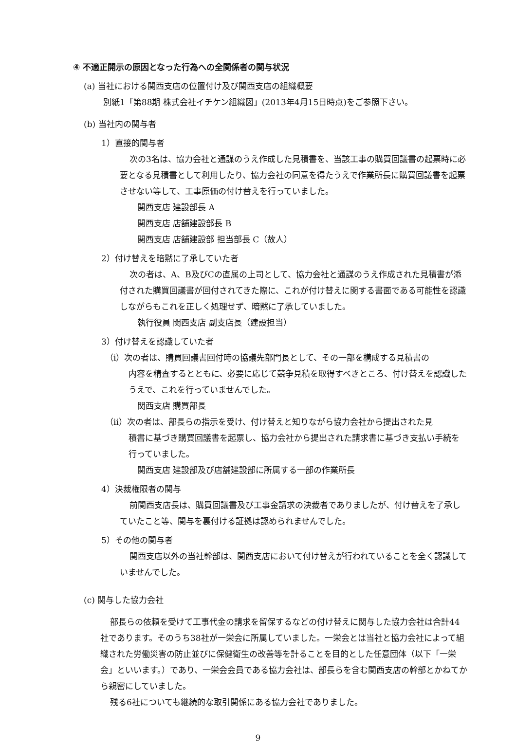④ 不適正開示の原因となった行為への全関係者の関与状況
(a) 当社における関西支店の位置付け及び関西支店の組織概要
別紙1「第88期 株式会社イチケン組織図」(2013年4月15日時点)をご参照下さい。
(b) 当社内の関与者
1）直接的関与者
次の3名は、協力会社と通謀のうえ作成した見積書を、当該工事の購買回議書の起票時に必要となる見積書として利用したり、協力会社の同意を得たうえで作業所長に購買回議書を起票させない等して、工事原価の付け替えを行っていました。
関西支店 建設部長 A
関西支店 店舗建設部長 B
関西支店 店舗建設部 担当部長 C（故人）
2）付け替えを暗黙に了承していた者
次の者は、A、B及びCの直属の上司として、協力会社と通謀のうえ作成された見積書が添付された購買回議書が回付されてきた際に、これが付け替えに関する書面である可能性を認識しながらもこれを正しく処理せず、暗黙に了承していました。
執行役員 関西支店 副支店長（建設担当）
3）付け替えを認識していた者
（i）次の者は、購買回議書回付時の協議先部門長として、その一部を構成する見積書の
内容を精査するとともに、必要に応じて競争見積を取得すべきところ、付け替えを認識したうえで、これを行っていませんでした。
関西支店 購買部長
（ii）次の者は、部長らの指示を受け、付け替えと知りながら協力会社から提出された見
積書に基づき購買回議書を起票し、協力会社から提出された請求書に基づき支払い手続を行っていました。
関西支店 建設部及び店舗建設部に所属する一部の作業所長
4）決裁権限者の関与
前関西支店長は、購買回議書及び工事金請求の決裁者でありましたが、付け替えを了承していたこと等、関与を裏付ける証拠は認められませんでした。
5）その他の関与者
関西支店以外の当社幹部は、関西支店において付け替えが行われていることを全く認識していませんでした。
(c) 関与した協力会社
部長らの依頼を受けて工事代金の請求を留保するなどの付け替えに関与した協力会社は合計44社であります。そのうち38社が一栄会に所属していました。一栄会とは当社と協力会社によって組織された労働災害の防止並びに保健衛生の改善等を計ることを目的とした任意団体（以下「一栄会」といいます。）であり、一栄会会員である協力会社は、部長らを含む関西支店の幹部とかねてから親密にしていました。
残る6社についても継続的な取引関係にある協力会社でありました。
9